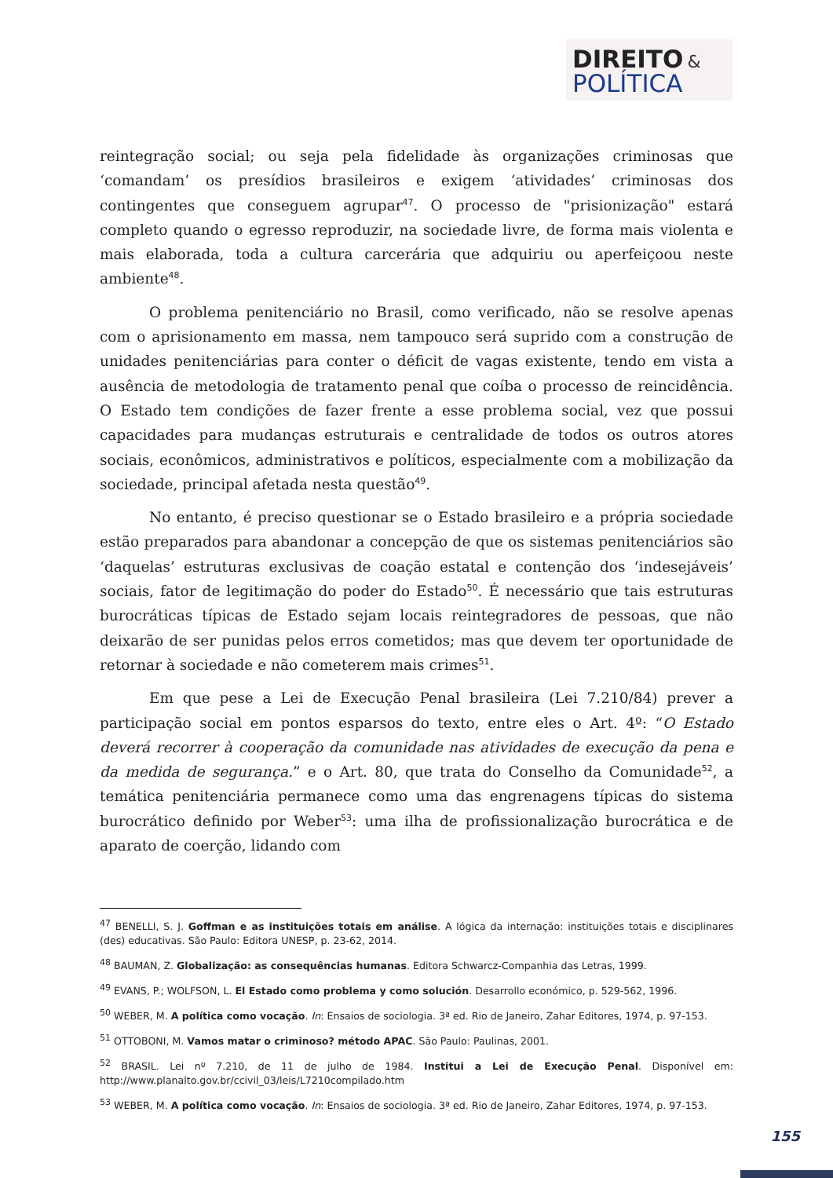DIREITO &
POLÍTICA
reintegração social; ou seja pela fidelidade às organizações criminosas que ‘comandam’ os presídios brasileiros e exigem ‘atividades’ criminosas dos contingentes que conseguem agrupar<sup>47</sup>. O processo de "prisionização" estará completo quando o egresso reproduzir, na sociedade livre, de forma mais violenta e mais elaborada, toda a cultura carcerária que adquiriu ou aperfeiçoou neste ambiente<sup>48</sup>.
O problema penitenciário no Brasil, como verificado, não se resolve apenas com o aprisionamento em massa, nem tampouco será suprido com a construção de unidades penitenciárias para conter o déficit de vagas existente, tendo em vista a ausência de metodologia de tratamento penal que coíba o processo de reincidência. O Estado tem condições de fazer frente a esse problema social, vez que possui capacidades para mudanças estruturais e centralidade de todos os outros atores sociais, econômicos, administrativos e políticos, especialmente com a mobilização da sociedade, principal afetada nesta questão<sup>49</sup>.
No entanto, é preciso questionar se o Estado brasileiro e a própria sociedade estão preparados para abandonar a concepção de que os sistemas penitenciários são ‘daquelas’ estruturas exclusivas de coação estatal e contenção dos ‘indesejáveis’ sociais, fator de legitimação do poder do Estado<sup>50</sup>. É necessário que tais estruturas burocráticas típicas de Estado sejam locais reintegradores de pessoas, que não deixarão de ser punidas pelos erros cometidos; mas que devem ter oportunidade de retornar à sociedade e não cometerem mais crimes<sup>51</sup>.
Em que pese a Lei de Execução Penal brasileira (Lei 7.210/84) prever a participação social em pontos esparsos do texto, entre eles o Art. 4º: “O Estado deverá recorrer à cooperação da comunidade nas atividades de execução da pena e da medida de segurança.” e o Art. 80, que trata do Conselho da Comunidade<sup>52</sup>, a temática penitenciária permanece como uma das engrenagens típicas do sistema burocrático definido por Weber<sup>53</sup>: uma ilha de profissionalização burocrática e de aparato de coerção, lidando com
<sup>47</sup> BENELLI, S. J. Goffman e as instituições totais em análise. A lógica da internação: instituições totais e disciplinares (des) educativas. São Paulo: Editora UNESP, p. 23-62, 2014.
<sup>48</sup> BAUMAN, Z. Globalização: as consequências humanas. Editora Schwarcz-Companhia das Letras, 1999.
<sup>49</sup> EVANS, P.; WOLFSON, L. El Estado como problema y como solución. Desarrollo económico, p. 529-562, 1996.
<sup>50</sup> WEBER, M. A política como vocação. In: Ensaios de sociologia. 3ª ed. Rio de Janeiro, Zahar Editores, 1974, p. 97-153.
<sup>51</sup> OTTOBONI, M. Vamos matar o criminoso? método APAC. São Paulo: Paulinas, 2001.
<sup>52</sup> BRASIL. Lei nº 7.210, de 11 de julho de 1984. Institui a Lei de Execução Penal. Disponível em: http://www.planalto.gov.br/ccivil_03/leis/L7210compilado.htm
<sup>53</sup> WEBER, M. A política como vocação. In: Ensaios de sociologia. 3ª ed. Rio de Janeiro, Zahar Editores, 1974, p. 97-153.
155